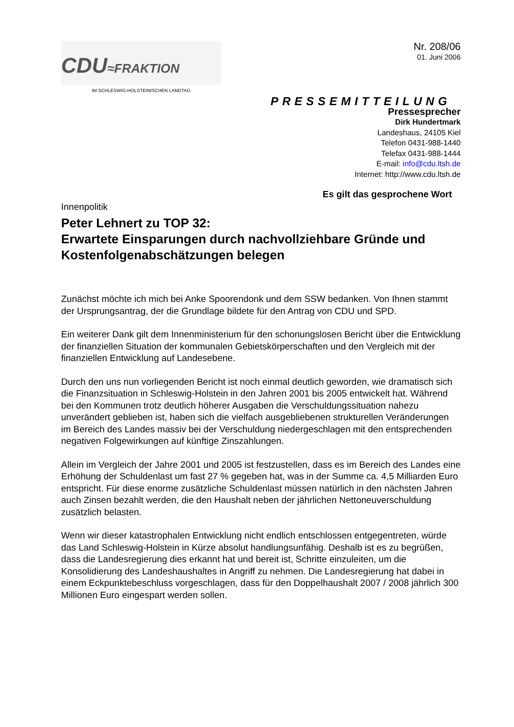CDU≈FRAKTION
IM SCHLESWIG-HOLSTEINISCHEN LANDTAG
Nr. 208/06
01. Juni 2006
PRESSEMITTEILUNG
Pressesprecher
Dirk Hundertmark
Landeshaus, 24105 Kiel
Telefon 0431-988-1440
Telefax 0431-988-1444
E-mail: info@cdu.ltsh.de
Internet: http://www.cdu.ltsh.de
Es gilt das gesprochene Wort
Innenpolitik
Peter Lehnert zu TOP 32:
Erwartete Einsparungen durch nachvollziehbare Gründe und Kostenfolgenabschätzungen belegen
Zunächst möchte ich mich bei Anke Spoorendonk und dem SSW bedanken. Von Ihnen stammt der Ursprungsantrag, der die Grundlage bildete für den Antrag von CDU und SPD.
Ein weiterer Dank gilt dem Innenministerium für den schonungslosen Bericht über die Entwicklung der finanziellen Situation der kommunalen Gebietskörperschaften und den Vergleich mit der finanziellen Entwicklung auf Landesebene.
Durch den uns nun vorliegenden Bericht ist noch einmal deutlich geworden, wie dramatisch sich die Finanzsituation in Schleswig-Holstein in den Jahren 2001 bis 2005 entwickelt hat. Während bei den Kommunen trotz deutlich höherer Ausgaben die Verschuldungssituation nahezu unverändert geblieben ist, haben sich die vielfach ausgebliebenen strukturellen Veränderungen im Bereich des Landes massiv bei der Verschuldung niedergeschlagen mit den entsprechenden negativen Folgewirkungen auf künftige Zinszahlungen.
Allein im Vergleich der Jahre 2001 und 2005 ist festzustellen, dass es im Bereich des Landes eine Erhöhung der Schuldenlast um fast 27 % gegeben hat, was in der Summe ca. 4,5 Milliarden Euro entspricht. Für diese enorme zusätzliche Schuldenlast müssen natürlich in den nächsten Jahren auch Zinsen bezahlt werden, die den Haushalt neben der jährlichen Nettoneuverschuldung zusätzlich belasten.
Wenn wir dieser katastrophalen Entwicklung nicht endlich entschlossen entgegentreten, würde das Land Schleswig-Holstein in Kürze absolut handlungsunfähig. Deshalb ist es zu begrüßen, dass die Landesregierung dies erkannt hat und bereit ist, Schritte einzuleiten, um die Konsolidierung des Landeshaushaltes in Angriff zu nehmen. Die Landesregierung hat dabei in einem Eckpunktebeschluss vorgeschlagen, dass für den Doppelhaushalt 2007 / 2008 jährlich 300 Millionen Euro eingespart werden sollen.